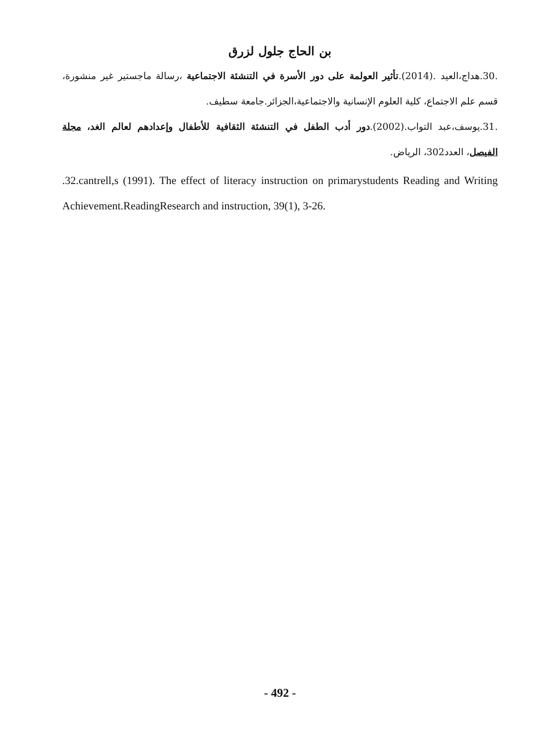بن الحاج جلول لزرق
.30.هداج،العيد .(2014).تأثير العولمة على دور الأسرة في التنشئة الاجتماعية ،رسالة ماجستير غير منشورة، قسم علم الاجتماع، كلية العلوم الإنسانية والاجتماعية،الجزائر.جامعة سطيف.
.31.يوسف،عبد التواب.(2002).دور أدب الطفل في التنشئة الثقافية للأطفال وإعدادهم لعالم الغد، مجلة الفيصل، العدد302، الرياض.
.32.cantrell,s (1991). The effect of literacy instruction on primarystudents Reading and Writing Achievement.ReadingResearch and instruction, 39(1), 3-26.
- 492 -